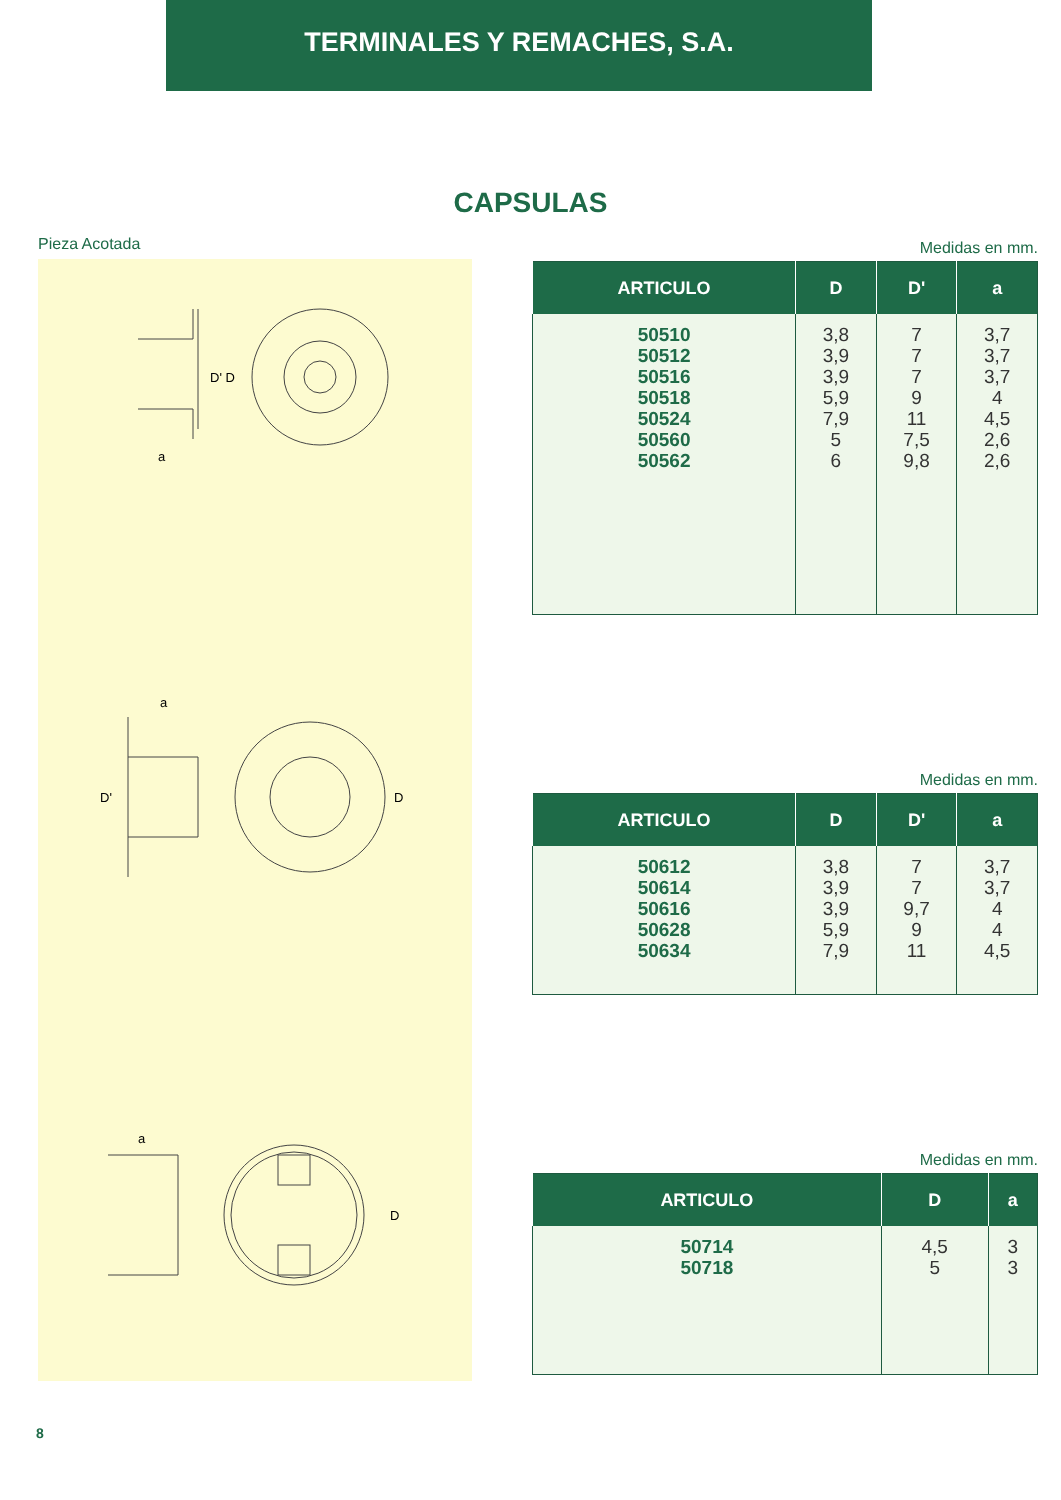TERMINALES Y REMACHES, S.A.
CAPSULAS
Pieza Acotada
D' D
a
D'
D
a
D
a
Medidas en mm.
| ARTICULO | D | D' | a |
| --- | --- | --- | --- |
| 50510 50512 50516 50518 50524 50560 50562 | 3,8 3,9 3,9 5,9 7,9 5 6 | 7 7 7 9 11 7,5 9,8 | 3,7 3,7 3,7 4 4,5 2,6 2,6 |
Medidas en mm.
| ARTICULO | D | D' | a |
| --- | --- | --- | --- |
| 50612 50614 50616 50628 50634 | 3,8 3,9 3,9 5,9 7,9 | 7 7 9,7 9 11 | 3,7 3,7 4 4 4,5 |
Medidas en mm.
| ARTICULO | D | a |
| --- | --- | --- |
| 50714 50718 | 4,5 5 | 3 3 |
8